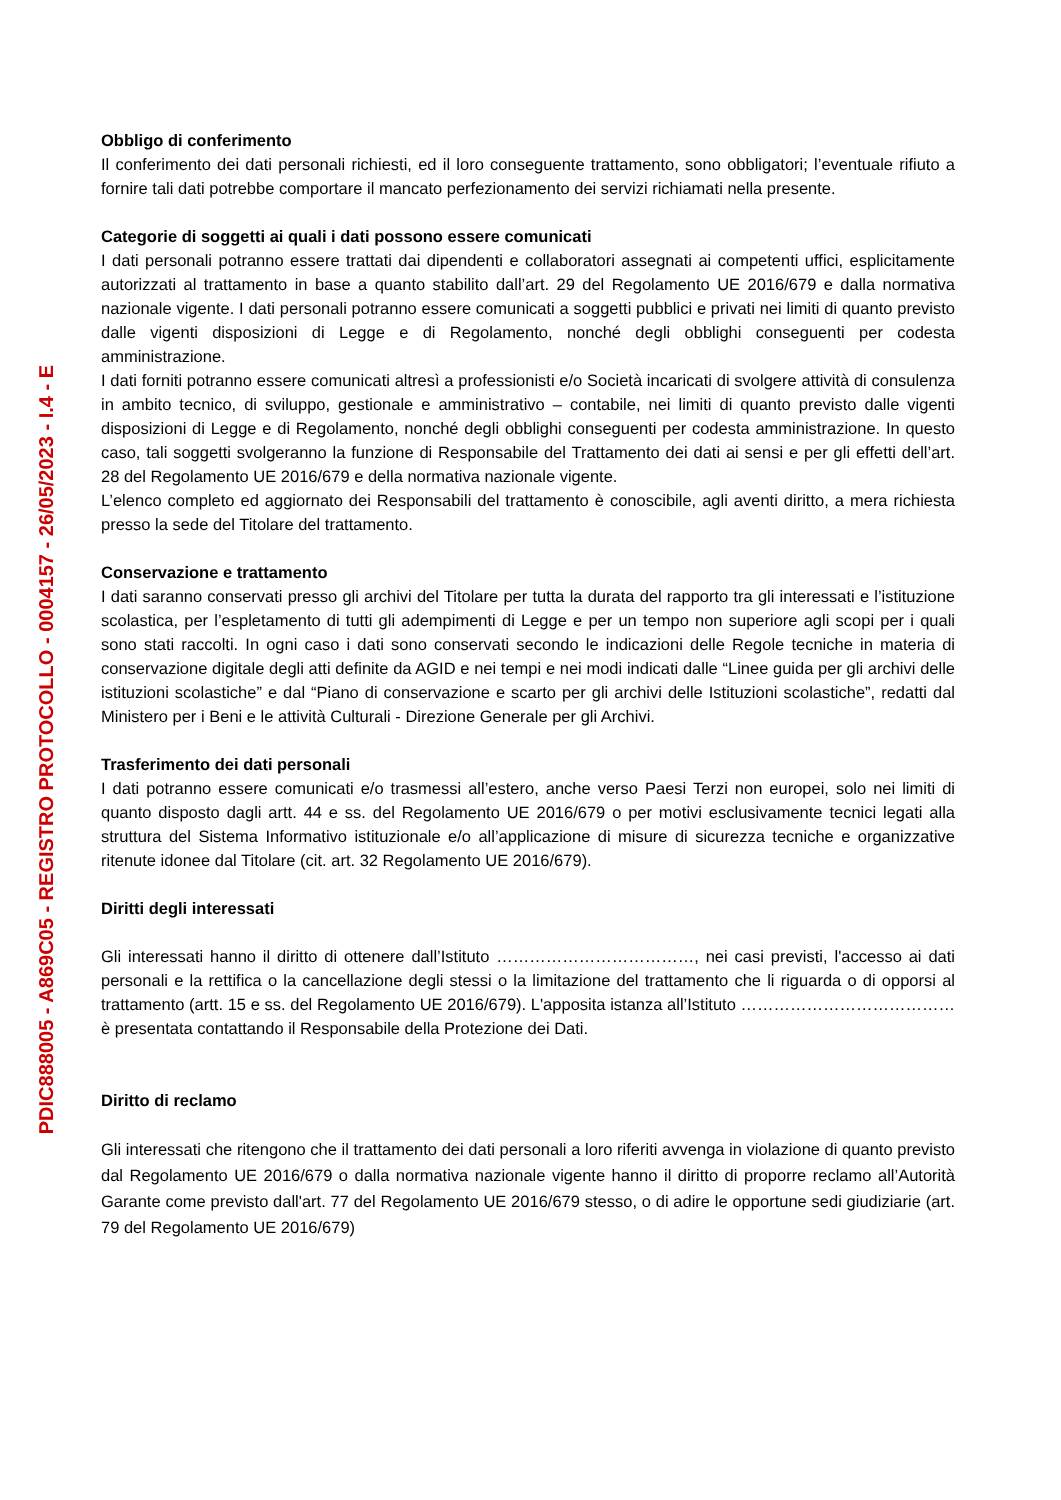PDIC888005 - A869C05 - REGISTRO PROTOCOLLO - 0004157 - 26/05/2023 - I.4 - E
Obbligo di conferimento
Il conferimento dei dati personali richiesti, ed il loro conseguente trattamento, sono obbligatori; l’eventuale rifiuto a fornire tali dati potrebbe comportare il mancato perfezionamento dei servizi richiamati nella presente.
Categorie di soggetti ai quali i dati possono essere comunicati
I dati personali potranno essere trattati dai dipendenti e collaboratori assegnati ai competenti uffici, esplicitamente autorizzati al trattamento in base a quanto stabilito dall’art. 29 del Regolamento UE 2016/679 e dalla normativa nazionale vigente. I dati personali potranno essere comunicati a soggetti pubblici e privati nei limiti di quanto previsto dalle vigenti disposizioni di Legge e di Regolamento, nonché degli obblighi conseguenti per codesta amministrazione.
I dati forniti potranno essere comunicati altresì a professionisti e/o Società incaricati di svolgere attività di consulenza in ambito tecnico, di sviluppo, gestionale e amministrativo – contabile, nei limiti di quanto previsto dalle vigenti disposizioni di Legge e di Regolamento, nonché degli obblighi conseguenti per codesta amministrazione. In questo caso, tali soggetti svolgeranno la funzione di Responsabile del Trattamento dei dati ai sensi e per gli effetti dell’art. 28 del Regolamento UE 2016/679 e della normativa nazionale vigente.
L’elenco completo ed aggiornato dei Responsabili del trattamento è conoscibile, agli aventi diritto, a mera richiesta presso la sede del Titolare del trattamento.
Conservazione e trattamento
I dati saranno conservati presso gli archivi del Titolare per tutta la durata del rapporto tra gli interessati e l’istituzione scolastica, per l’espletamento di tutti gli adempimenti di Legge e per un tempo non superiore agli scopi per i quali sono stati raccolti. In ogni caso i dati sono conservati secondo le indicazioni delle Regole tecniche in materia di conservazione digitale degli atti definite da AGID e nei tempi e nei modi indicati dalle “Linee guida per gli archivi delle istituzioni scolastiche” e dal “Piano di conservazione e scarto per gli archivi delle Istituzioni scolastiche”, redatti dal Ministero per i Beni e le attività Culturali - Direzione Generale per gli Archivi.
Trasferimento dei dati personali
I dati potranno essere comunicati e/o trasmessi all’estero, anche verso Paesi Terzi non europei, solo nei limiti di quanto disposto dagli artt. 44 e ss. del Regolamento UE 2016/679 o per motivi esclusivamente tecnici legati alla struttura del Sistema Informativo istituzionale e/o all’applicazione di misure di sicurezza tecniche e organizzative ritenute idonee dal Titolare (cit. art. 32 Regolamento UE 2016/679).
Diritti degli interessati
Gli interessati hanno il diritto di ottenere dall’Istituto ………………………………, nei casi previsti, l'accesso ai dati personali e la rettifica o la cancellazione degli stessi o la limitazione del trattamento che li riguarda o di opporsi al trattamento (artt. 15 e ss. del Regolamento UE 2016/679). L'apposita istanza all’Istituto ………………………………… è presentata contattando il Responsabile della Protezione dei Dati.
Diritto di reclamo
Gli interessati che ritengono che il trattamento dei dati personali a loro riferiti avvenga in violazione di quanto previsto dal Regolamento UE 2016/679 o dalla normativa nazionale vigente hanno il diritto di proporre reclamo all’Autorità Garante come previsto dall'art. 77 del Regolamento UE 2016/679 stesso, o di adire le opportune sedi giudiziarie (art. 79 del Regolamento UE 2016/679)